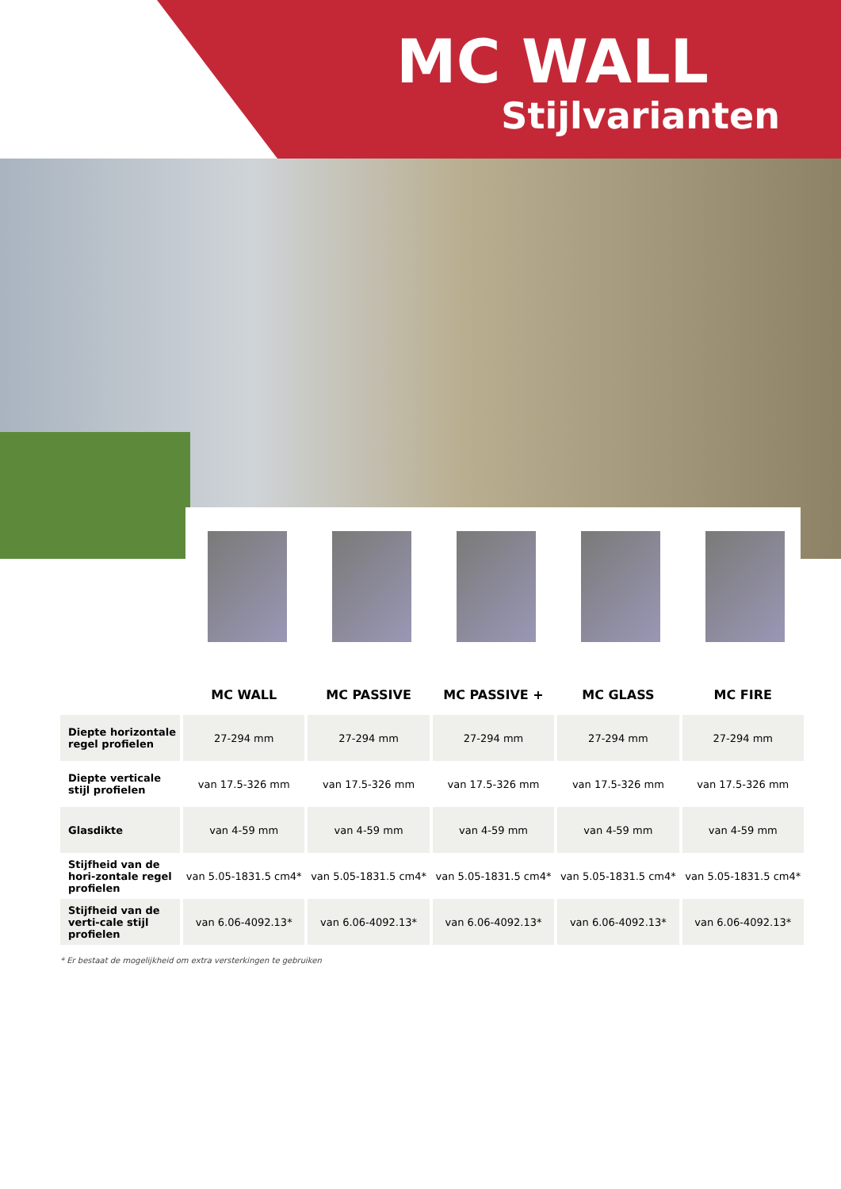MC WALL
Stijlvarianten
| | MC WALL | MC PASSIVE | MC PASSIVE + | MC GLASS | MC FIRE |
| --- | --- | --- | --- | --- | --- |
| Diepte horizontale regel profielen | 27-294 mm | 27-294 mm | 27-294 mm | 27-294 mm | 27-294 mm |
| Diepte verticale stijl profielen | van 17.5-326 mm | van 17.5-326 mm | van 17.5-326 mm | van 17.5-326 mm | van 17.5-326 mm |
| Glasdikte | van 4-59 mm | van 4-59 mm | van 4-59 mm | van 4-59 mm | van 4-59 mm |
| Stijfheid van de hori-zontale regel profielen | van 5.05-1831.5 cm4* | van 5.05-1831.5 cm4* | van 5.05-1831.5 cm4* | van 5.05-1831.5 cm4* | van 5.05-1831.5 cm4* |
| Stijfheid van de verti-cale stijl profielen | van 6.06-4092.13* | van 6.06-4092.13* | van 6.06-4092.13* | van 6.06-4092.13* | van 6.06-4092.13* |
* Er bestaat de mogelijkheid om extra versterkingen te gebruiken